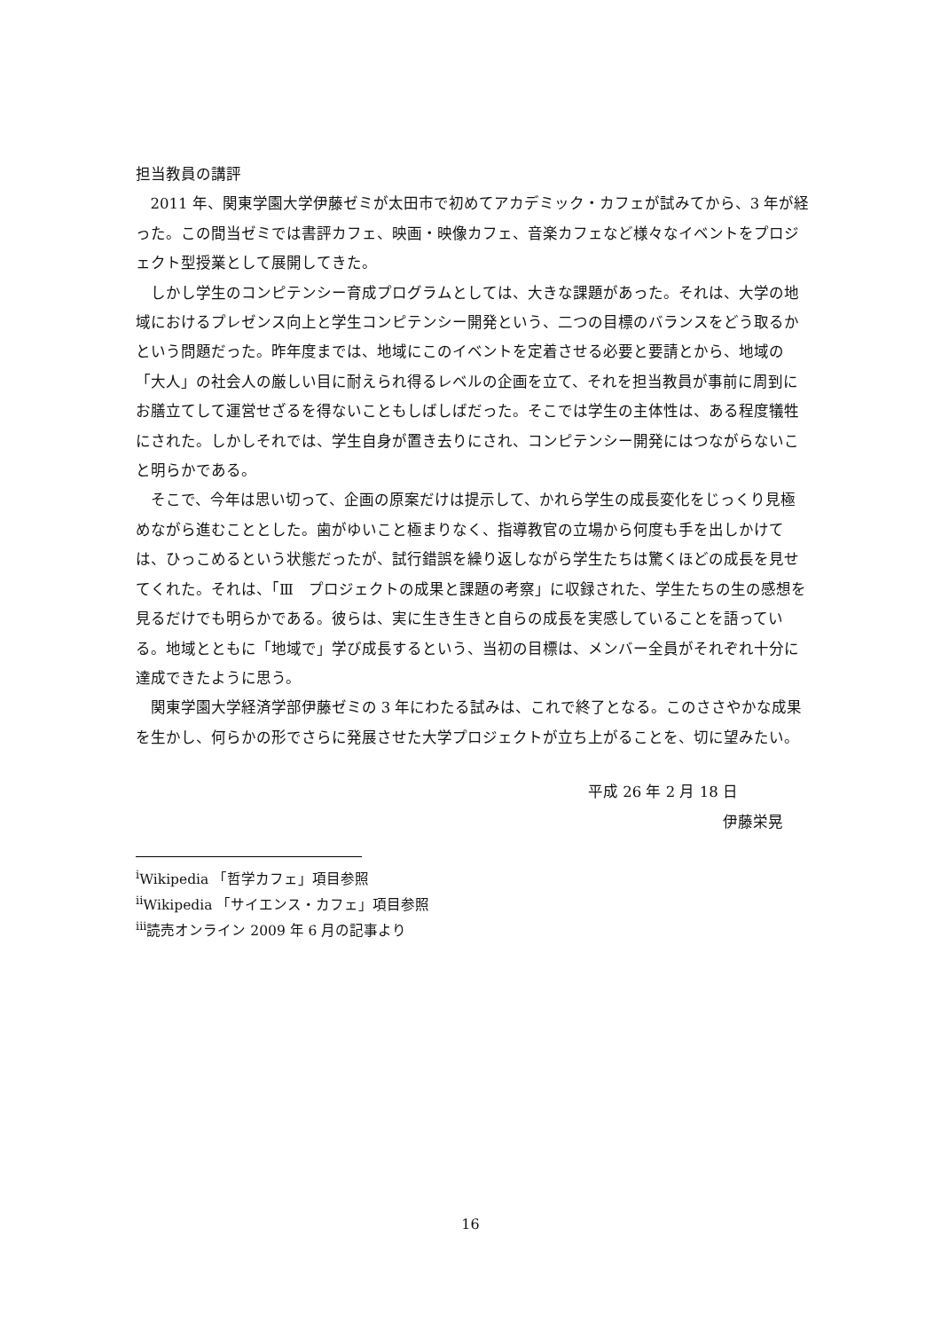担当教員の講評
2011 年、関東学園大学伊藤ゼミが太田市で初めてアカデミック・カフェが試みてから、3 年が経った。この間当ゼミでは書評カフェ、映画・映像カフェ、音楽カフェなど様々なイベントをプロジェクト型授業として展開してきた。
しかし学生のコンピテンシー育成プログラムとしては、大きな課題があった。それは、大学の地域におけるプレゼンス向上と学生コンピテンシー開発という、二つの目標のバランスをどう取るかという問題だった。昨年度までは、地域にこのイベントを定着させる必要と要請とから、地域の「大人」の社会人の厳しい目に耐えられ得るレベルの企画を立て、それを担当教員が事前に周到にお膳立てして運営せざるを得ないこともしばしばだった。そこでは学生の主体性は、ある程度犠牲にされた。しかしそれでは、学生自身が置き去りにされ、コンピテンシー開発にはつながらないこと明らかである。
そこで、今年は思い切って、企画の原案だけは提示して、かれら学生の成長変化をじっくり見極めながら進むこととした。歯がゆいこと極まりなく、指導教官の立場から何度も手を出しかけては、ひっこめるという状態だったが、試行錯誤を繰り返しながら学生たちは驚くほどの成長を見せてくれた。それは、「Ⅲ　プロジェクトの成果と課題の考察」に収録された、学生たちの生の感想を見るだけでも明らかである。彼らは、実に生き生きと自らの成長を実感していることを語っている。地域とともに「地域で」学び成長するという、当初の目標は、メンバー全員がそれぞれ十分に達成できたように思う。
関東学園大学経済学部伊藤ゼミの 3 年にわたる試みは、これで終了となる。このささやかな成果を生かし、何らかの形でさらに発展させた大学プロジェクトが立ち上がることを、切に望みたい。
平成 26 年 2 月 18 日
伊藤栄晃
<sup>i</sup> Wikipedia 「哲学カフェ」項目参照
<sup>ii</sup>Wikipedia 「サイエンス・カフェ」項目参照
<sup>iii</sup>読売オンライン 2009 年 6 月の記事より
16